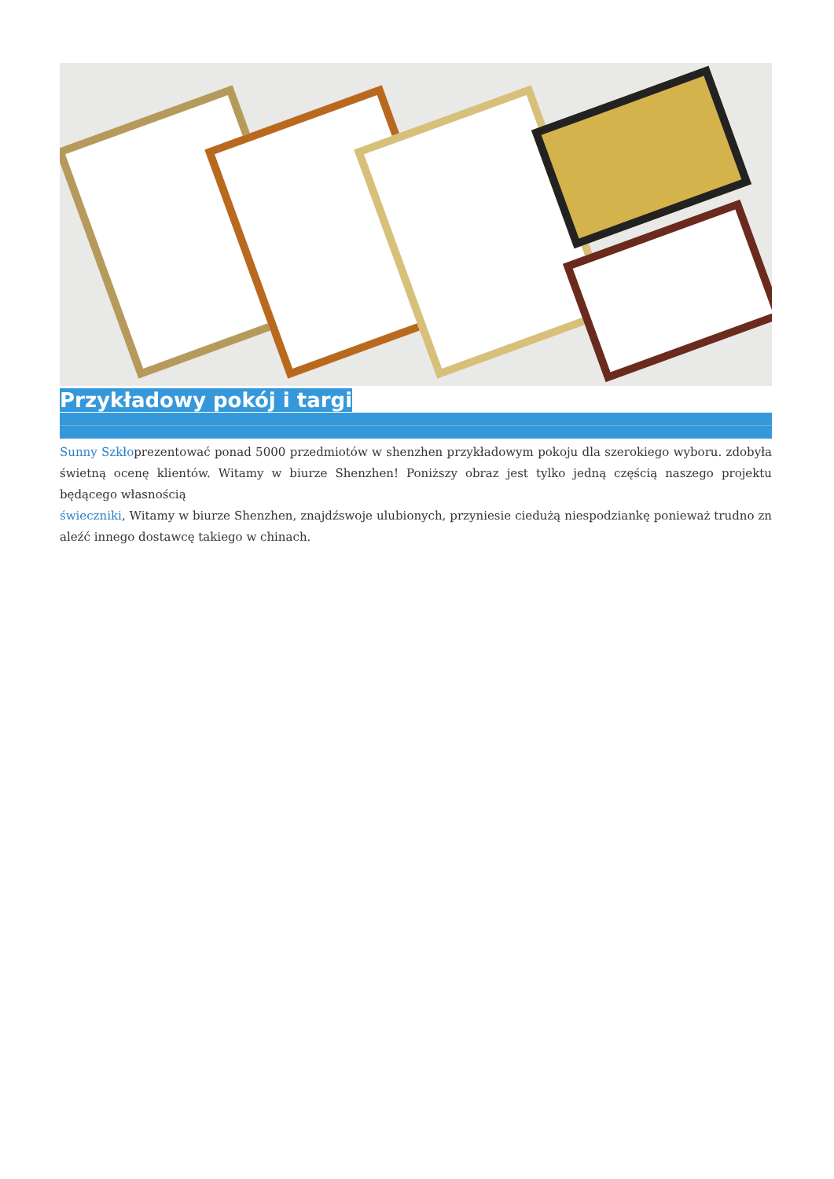Przykładowy pokój i targi
Sunny Szkłoprezentować ponad 5000 przedmiotów w shenzhen przykładowym pokoju dla szerokiego wyboru. zdobyła świetną ocenę klientów. Witamy w biurze Shenzhen! Poniższy obraz jest tylko jedną częścią naszego projektu będącego własnością
świeczniki, Witamy w biurze Shenzhen, znajdźswoje ulubionych, przyniesie ciedużą niespodziankę ponieważ trudno zn aleźć innego dostawcę takiego w chinach.